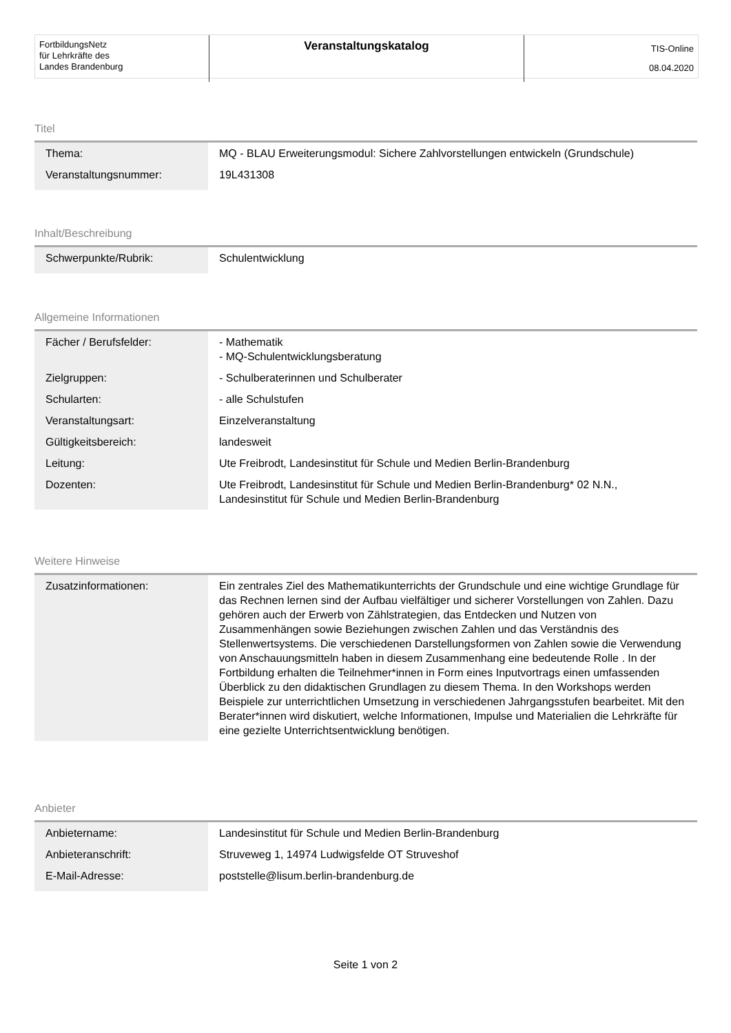| FortbildungsNetz für Lehrkräfte des Landes Brandenburg | Veranstaltungskatalog | TIS-Online 08.04.2020 |
Titel
| Thema: | MQ - BLAU Erweiterungsmodul: Sichere Zahlvorstellungen entwickeln (Grundschule) |
| Veranstaltungsnummer: | 19L431308 |
Inhalt/Beschreibung
| Schwerpunkte/Rubrik: | Schulentwicklung |
Allgemeine Informationen
| Fächer / Berufsfelder: | - Mathematik - MQ-Schulentwicklungsberatung |
| Zielgruppen: | - Schulberaterinnen und Schulberater |
| Schularten: | - alle Schulstufen |
| Veranstaltungsart: | Einzelveranstaltung |
| Gültigkeitsbereich: | landesweit |
| Leitung: | Ute Freibrodt, Landesinstitut für Schule und Medien Berlin-Brandenburg |
| Dozenten: | Ute Freibrodt, Landesinstitut für Schule und Medien Berlin-Brandenburg* 02 N.N., Landesinstitut für Schule und Medien Berlin-Brandenburg |
Weitere Hinweise
| Zusatzinformationen: | Ein zentrales Ziel des Mathematikunterrichts der Grundschule und eine wichtige Grundlage für das Rechnen lernen sind der Aufbau vielfältiger und sicherer Vorstellungen von Zahlen. Dazu gehören auch der Erwerb von Zählstrategien, das Entdecken und Nutzen von Zusammenhängen sowie Beziehungen zwischen Zahlen und das Verständnis des Stellenwertsystems. Die verschiedenen Darstellungsformen von Zahlen sowie die Verwendung von Anschauungsmitteln haben in diesem Zusammenhang eine bedeutende Rolle . In der Fortbildung erhalten die Teilnehmer*innen in Form eines Inputvortrags einen umfassenden Überblick zu den didaktischen Grundlagen zu diesem Thema. In den Workshops werden Beispiele zur unterrichtlichen Umsetzung in verschiedenen Jahrgangsstufen bearbeitet. Mit den Berater*innen wird diskutiert, welche Informationen, Impulse und Materialien die Lehrkräfte für eine gezielte Unterrichtsentwicklung benötigen. |
Anbieter
| Anbietername: | Landesinstitut für Schule und Medien Berlin-Brandenburg |
| Anbieteranschrift: | Struveweg 1, 14974 Ludwigsfelde OT Struveshof |
| E-Mail-Adresse: | poststelle@lisum.berlin-brandenburg.de |
Seite 1 von 2